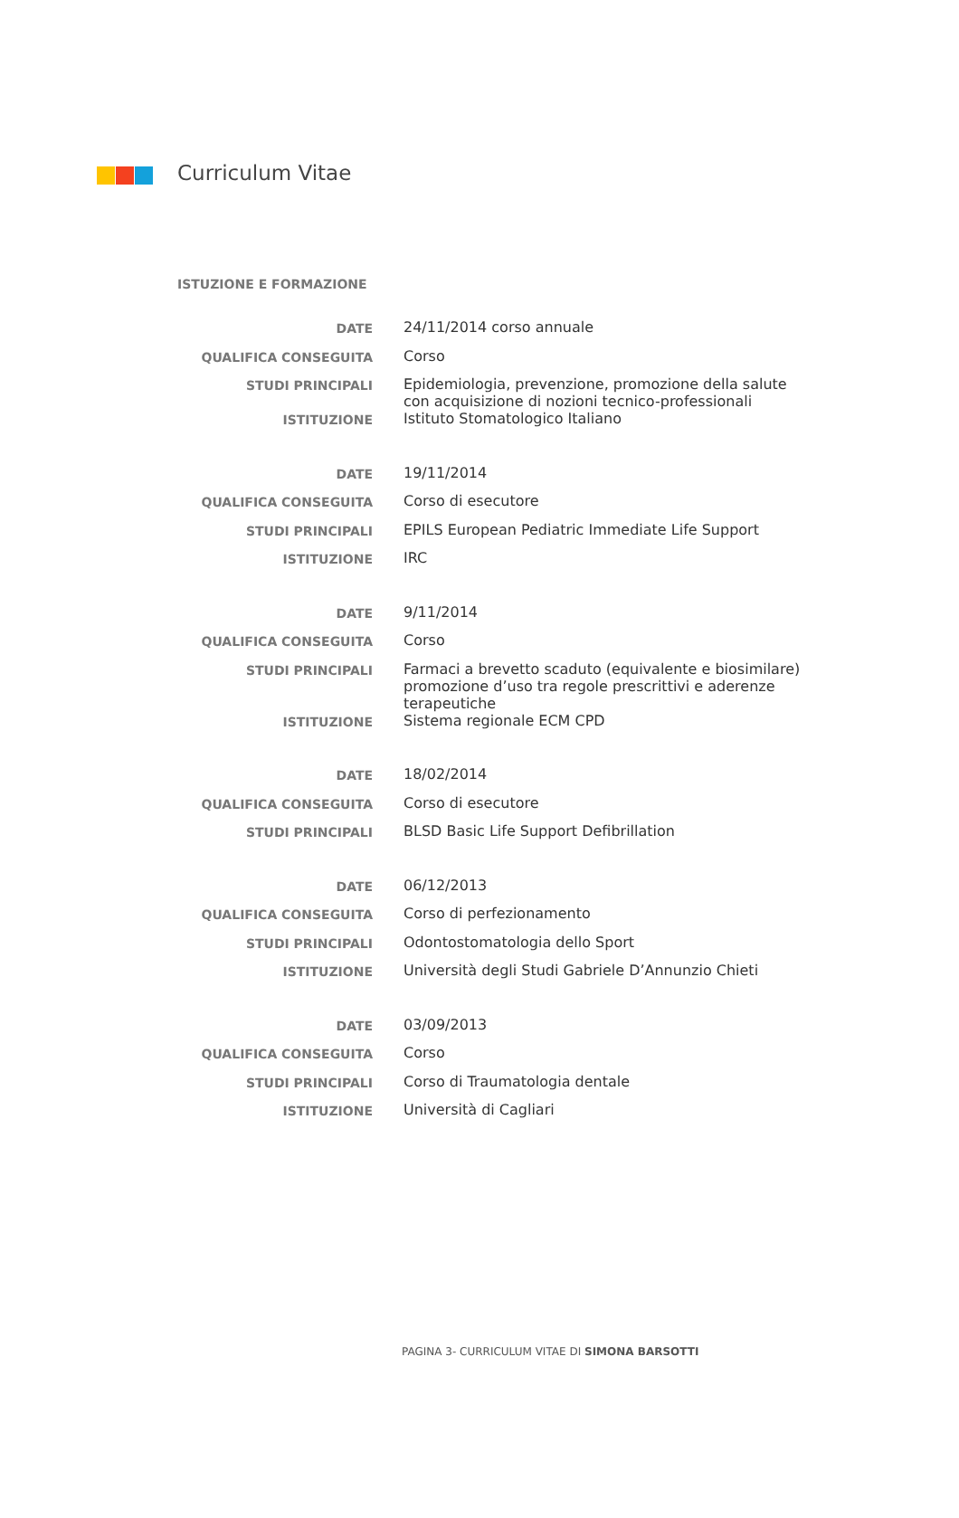Curriculum Vitae
ISTUZIONE E FORMAZIONE
| DATE | 24/11/2014 corso annuale |
| QUALIFICA CONSEGUITA | Corso |
| STUDI PRINCIPALI | Epidemiologia, prevenzione, promozione della salute con acquisizione di nozioni tecnico-professionali |
| ISTITUZIONE | Istituto Stomatologico Italiano |
| DATE | 19/11/2014 |
| QUALIFICA CONSEGUITA | Corso di esecutore |
| STUDI PRINCIPALI | EPILS European Pediatric Immediate Life Support |
| ISTITUZIONE | IRC |
| DATE | 9/11/2014 |
| QUALIFICA CONSEGUITA | Corso |
| STUDI PRINCIPALI | Farmaci a brevetto scaduto (equivalente e biosimilare) promozione d’uso tra regole prescrittivi e aderenze terapeutiche |
| ISTITUZIONE | Sistema regionale ECM CPD |
| DATE | 18/02/2014 |
| QUALIFICA CONSEGUITA | Corso di esecutore |
| STUDI PRINCIPALI | BLSD Basic Life Support Defibrillation |
| DATE | 06/12/2013 |
| QUALIFICA CONSEGUITA | Corso di perfezionamento |
| STUDI PRINCIPALI | Odontostomatologia dello Sport |
| ISTITUZIONE | Università degli Studi Gabriele D’Annunzio Chieti |
| DATE | 03/09/2013 |
| QUALIFICA CONSEGUITA | Corso |
| STUDI PRINCIPALI | Corso di Traumatologia dentale |
| ISTITUZIONE | Università di Cagliari |
PAGINA 3- CURRICULUM VITAE DI SIMONA BARSOTTI